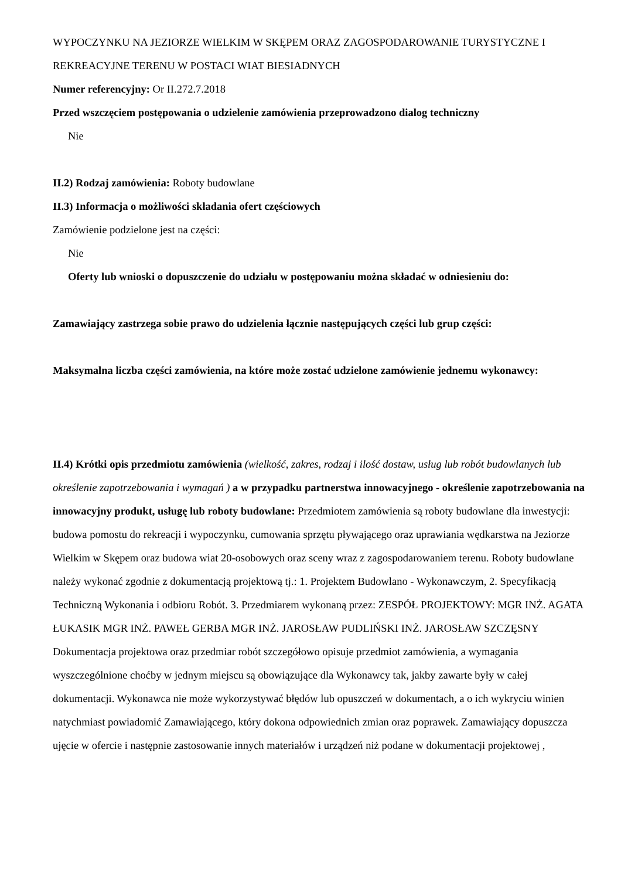WYPOCZYNKU NA JEZIORZE WIELKIM W SKĘPEM ORAZ ZAGOSPODAROWANIE TURYSTYCZNE I REKREACYJNE TERENU W POSTACI WIAT BIESIADNYCH
Numer referencyjny: Or II.272.7.2018
Przed wszczęciem postępowania o udzielenie zamówienia przeprowadzono dialog techniczny
Nie
II.2) Rodzaj zamówienia: Roboty budowlane
II.3) Informacja o możliwości składania ofert częściowych
Zamówienie podzielone jest na części:
Nie
Oferty lub wnioski o dopuszczenie do udziału w postępowaniu można składać w odniesieniu do:
Zamawiający zastrzega sobie prawo do udzielenia łącznie następujących części lub grup części:
Maksymalna liczba części zamówienia, na które może zostać udzielone zamówienie jednemu wykonawcy:
II.4) Krótki opis przedmiotu zamówienia (wielkość, zakres, rodzaj i ilość dostaw, usług lub robót budowlanych lub określenie zapotrzebowania i wymagań ) a w przypadku partnerstwa innowacyjnego - określenie zapotrzebowania na innowacyjny produkt, usługę lub roboty budowlane: Przedmiotem zamówienia są roboty budowlane dla inwestycji: budowa pomostu do rekreacji i wypoczynku, cumowania sprzętu pływającego oraz uprawiania wędkarstwa na Jeziorze Wielkim w Skępem oraz budowa wiat 20-osobowych oraz sceny wraz z zagospodarowaniem terenu. Roboty budowlane należy wykonać zgodnie z dokumentacją projektową tj.: 1. Projektem Budowlano - Wykonawczym, 2. Specyfikacją Techniczną Wykonania i odbioru Robót. 3. Przedmiarem wykonaną przez: ZESPÓŁ PROJEKTOWY: MGR INŻ. AGATA ŁUKASIK MGR INŻ. PAWEŁ GERBA MGR INŻ. JAROSŁAW PUDLIŃSKI INŻ. JAROSŁAW SZCZĘSNY Dokumentacja projektowa oraz przedmiar robót szczegółowo opisuje przedmiot zamówienia, a wymagania wyszczególnione choćby w jednym miejscu są obowiązujące dla Wykonawcy tak, jakby zawarte były w całej dokumentacji. Wykonawca nie może wykorzystywać błędów lub opuszczeń w dokumentach, a o ich wykryciu winien natychmiast powiadomić Zamawiającego, który dokona odpowiednich zmian oraz poprawek. Zamawiający dopuszcza ujęcie w ofercie i następnie zastosowanie innych materiałów i urządzeń niż podane w dokumentacji projektowej ,